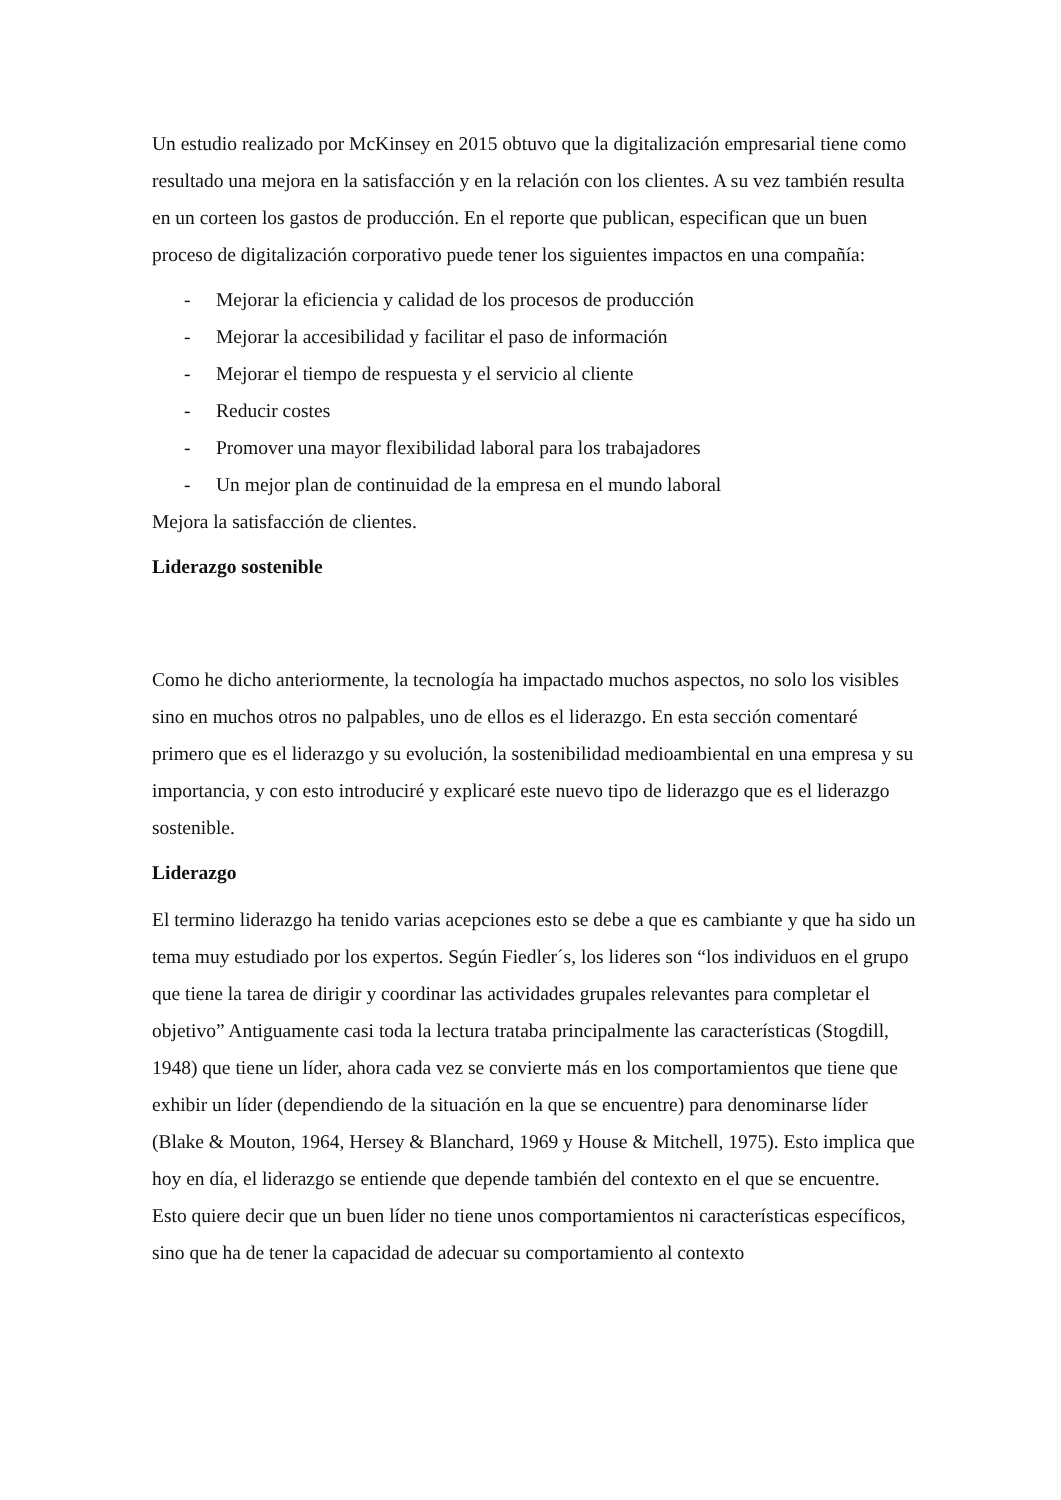Un estudio realizado por McKinsey en 2015 obtuvo que la digitalización empresarial tiene como resultado una mejora en la satisfacción y en la relación con los clientes. A su vez también resulta en un corteen los gastos de producción. En el reporte que publican, especifican que un buen proceso de digitalización corporativo puede tener los siguientes impactos en una compañía:
- Mejorar la eficiencia y calidad de los procesos de producción
- Mejorar la accesibilidad y facilitar el paso de información
- Mejorar el tiempo de respuesta y el servicio al cliente
- Reducir costes
- Promover una mayor flexibilidad laboral para los trabajadores
- Un mejor plan de continuidad de la empresa en el mundo laboral
Mejora la satisfacción de clientes.
Liderazgo sostenible
Como he dicho anteriormente, la tecnología ha impactado muchos aspectos, no solo los visibles sino en muchos otros no palpables, uno de ellos es el liderazgo. En esta sección comentaré primero que es el liderazgo y su evolución, la sostenibilidad medioambiental en una empresa y su importancia, y con esto introduciré y explicaré este nuevo tipo de liderazgo que es el liderazgo sostenible.
Liderazgo
El termino liderazgo ha tenido varias acepciones esto se debe a que es cambiante y que ha sido un tema muy estudiado por los expertos. Según Fiedler´s, los lideres son “los individuos en el grupo que tiene la tarea de dirigir y coordinar las actividades grupales relevantes para completar el objetivo” Antiguamente casi toda la lectura trataba principalmente las características (Stogdill, 1948) que tiene un líder, ahora cada vez se convierte más en los comportamientos que tiene que exhibir un líder (dependiendo de la situación en la que se encuentre) para denominarse líder (Blake & Mouton, 1964, Hersey & Blanchard, 1969 y House & Mitchell, 1975). Esto implica que hoy en día, el liderazgo se entiende que depende también del contexto en el que se encuentre. Esto quiere decir que un buen líder no tiene unos comportamientos ni características específicos, sino que ha de tener la capacidad de adecuar su comportamiento al contexto